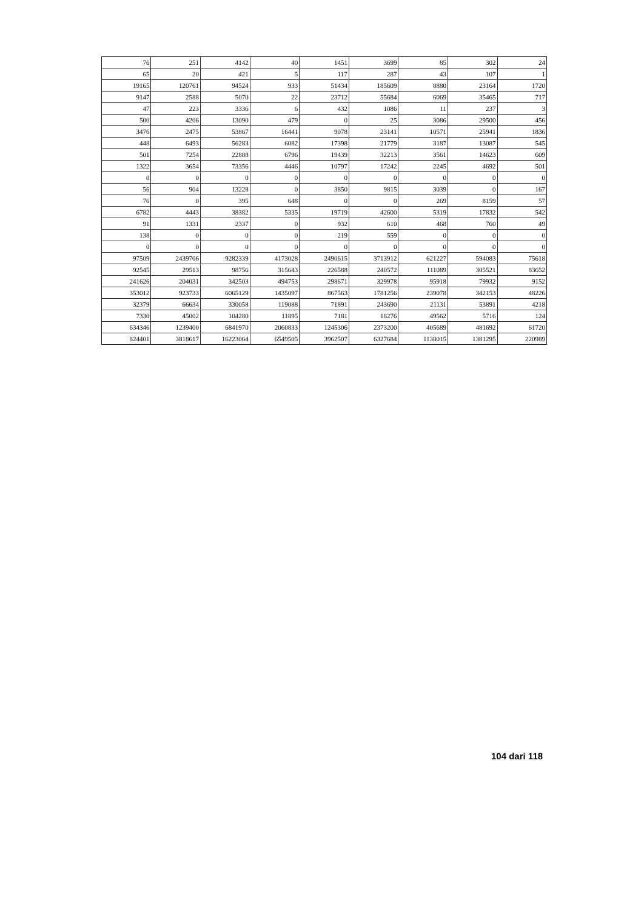| 76 | 251 | 4142 | 40 | 1451 | 3699 | 85 | 302 | 24 |
| 65 | 20 | 421 | 5 | 117 | 287 | 43 | 107 | 1 |
| 19165 | 120761 | 94524 | 933 | 51434 | 185609 | 8880 | 23164 | 1720 |
| 9147 | 2588 | 5070 | 22 | 23712 | 55684 | 6069 | 35465 | 717 |
| 47 | 223 | 3336 | 6 | 432 | 1086 | 11 | 237 | 3 |
| 500 | 4206 | 13090 | 479 | 0 | 25 | 3086 | 29500 | 456 |
| 3476 | 2475 | 53867 | 16441 | 9078 | 23141 | 10571 | 25941 | 1836 |
| 448 | 6493 | 56283 | 6082 | 17398 | 21779 | 3187 | 13087 | 545 |
| 501 | 7254 | 22888 | 6796 | 19439 | 32213 | 3561 | 14623 | 609 |
| 1322 | 3654 | 73356 | 4446 | 10797 | 17242 | 2245 | 4692 | 501 |
| 0 | 0 | 0 | 0 | 0 | 0 | 0 | 0 | 0 |
| 56 | 904 | 13228 | 0 | 3850 | 9815 | 3039 | 0 | 167 |
| 76 | 0 | 395 | 648 | 0 | 0 | 269 | 8159 | 57 |
| 6782 | 4443 | 38382 | 5335 | 19719 | 42600 | 5319 | 17832 | 542 |
| 91 | 1331 | 2337 | 0 | 932 | 610 | 468 | 760 | 49 |
| 138 | 0 | 0 | 0 | 219 | 559 | 0 | 0 | 0 |
| 0 | 0 | 0 | 0 | 0 | 0 | 0 | 0 | 0 |
| 97509 | 2439706 | 9282339 | 4173028 | 2490615 | 3713912 | 621227 | 594083 | 75618 |
| 92545 | 29513 | 98756 | 315643 | 226588 | 240572 | 111089 | 305521 | 83652 |
| 241626 | 204031 | 342503 | 494753 | 298671 | 329978 | 95918 | 79932 | 9152 |
| 353012 | 923733 | 6065129 | 1435097 | 867563 | 1781256 | 239078 | 342153 | 48226 |
| 32379 | 66634 | 330058 | 119088 | 71891 | 243690 | 21131 | 53891 | 4218 |
| 7330 | 45002 | 104280 | 11895 | 7181 | 18276 | 49562 | 5716 | 124 |
| 634346 | 1239400 | 6841970 | 2060833 | 1245306 | 2373200 | 405689 | 481692 | 61720 |
| 824401 | 3818617 | 16223064 | 6549505 | 3962507 | 6327684 | 1138015 | 1381295 | 220989 |
104 dari 118